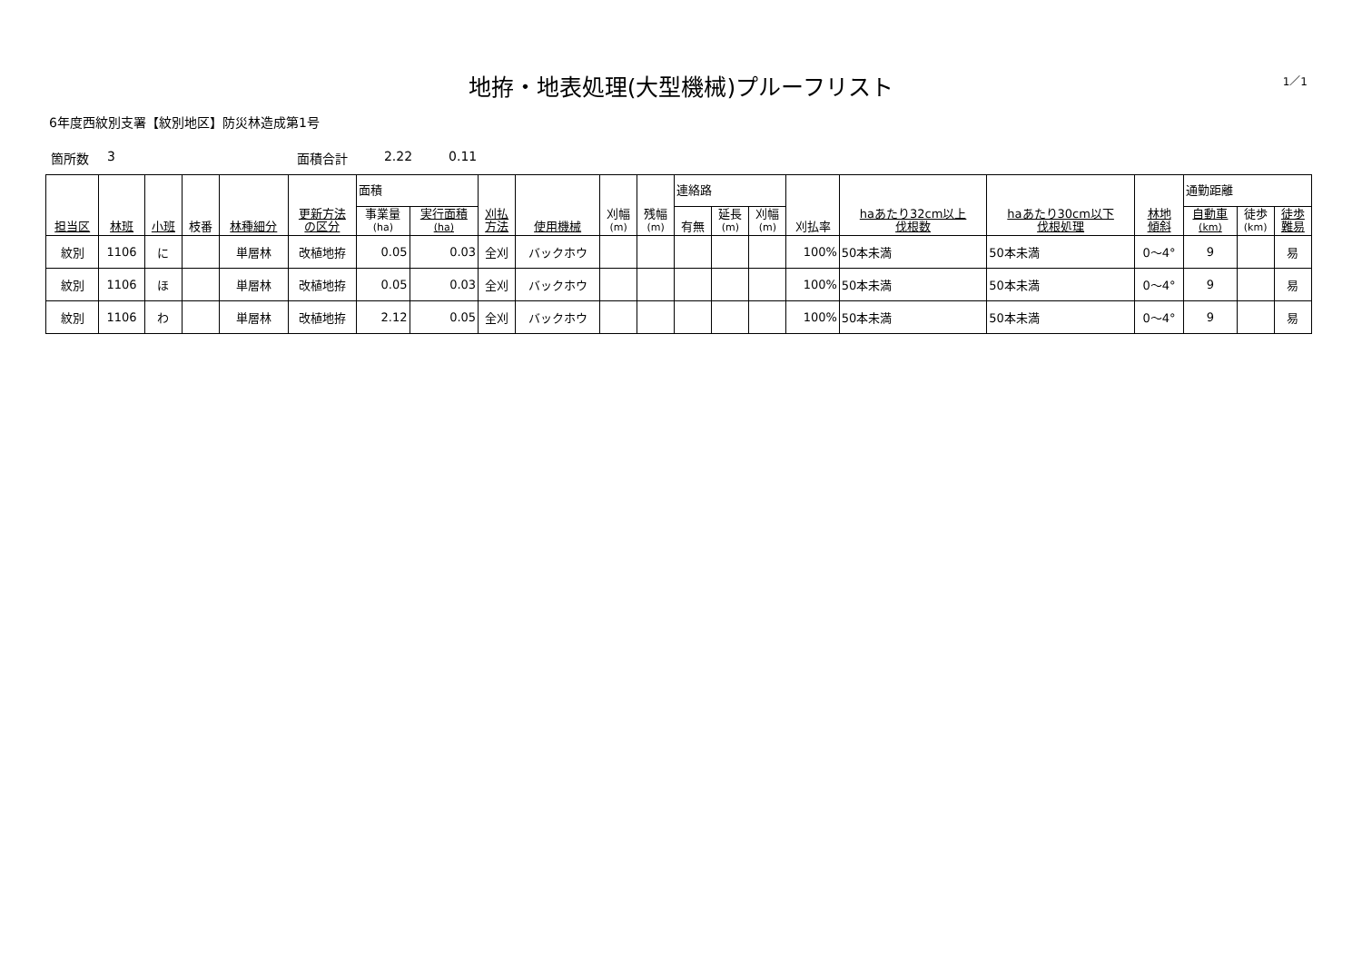地拵・地表処理(大型機械)プルーフリスト
1／1
6年度西紋別支署【紋別地区】防災林造成第1号
箇所数 3 面積合計 2.22 0.11
| 担当区 | 林班 | 小班 | 枝番 | 林種細分 | 更新方法 の区分 | 面積 | | 刈払 方法 | 使用機械 | 刈幅 (m) | 残幅 (m) | 連絡路 | | | 刈払率 | haあたり32cm以上 伐根数 | haあたり30cm以下 伐根処理 | 林地 傾斜 | 通勤距離 | | |
| --- | --- | --- | --- | --- | --- | --- | --- | --- | --- | --- | --- | --- | --- | --- | --- | --- | --- | --- | --- | --- | --- |
| | | | | | | 事業量 (ha) | 実行面積 (ha) | | | | | 有無 | 延長 (m) | 刈幅 (m) | | | | | 自動車 (km) | 徒歩 (km) | 徒歩 難易 |
| 紋別 | 1106 | に | | 単層林 | 改植地拵 | 0.05 | 0.03 | 全刈 | バックホウ | | | | | | 100% | 50本未満 | 50本未満 | 0～4° | 9 | | 易 |
| 紋別 | 1106 | ほ | | 単層林 | 改植地拵 | 0.05 | 0.03 | 全刈 | バックホウ | | | | | | 100% | 50本未満 | 50本未満 | 0～4° | 9 | | 易 |
| 紋別 | 1106 | わ | | 単層林 | 改植地拵 | 2.12 | 0.05 | 全刈 | バックホウ | | | | | | 100% | 50本未満 | 50本未満 | 0～4° | 9 | | 易 |